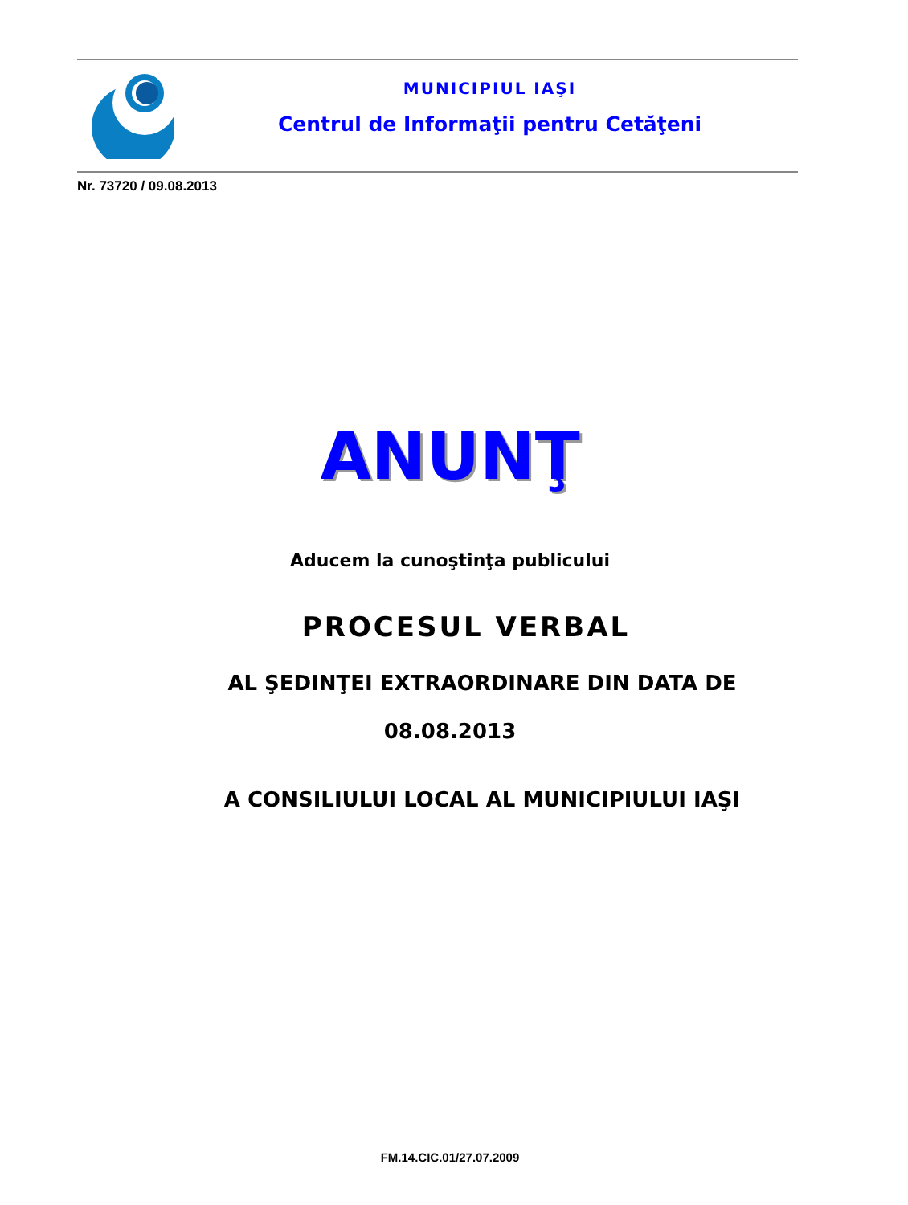MUNICIPIUL IAŞI
Centrul de Informaţii pentru Cetăţeni
Nr. 73720 / 09.08.2013
ANUNŢ
Aducem la cunoştinţa publicului
PROCESUL VERBAL
AL ŞEDINŢEI EXTRAORDINARE DIN DATA DE
08.08.2013
A CONSILIULUI LOCAL AL MUNICIPIULUI IAŞI
FM.14.CIC.01/27.07.2009